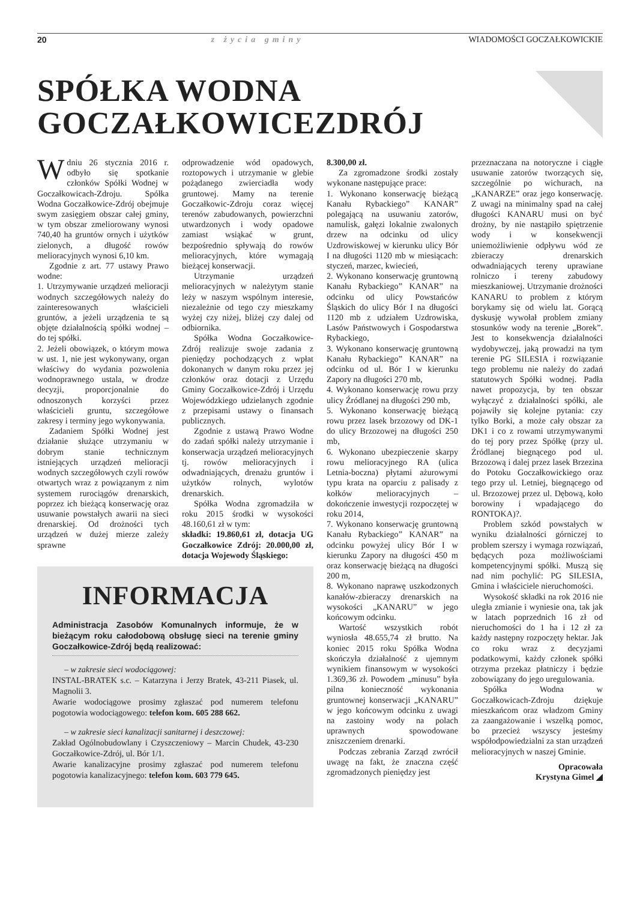20 z życia gminy WIADOMOŚCI GOCZAŁKOWICKIE
SPÓŁKA WODNA
GOCZAŁKOWICEZDRÓJ
Wdniu 26 stycznia 2016 r. odbyło się spotkanie członków Spółki Wodnej w Goczałkowicach-Zdroju. Spółka Wodna Goczałkowice-Zdrój obejmuje swym zasięgiem obszar całej gminy, w tym obszar zmeliorowany wynosi 740,40 ha gruntów ornych i użytków zielonych, a długość rowów melioracyjnych wynosi 6,10 km.
Zgodnie z art. 77 ustawy Prawo wodne:
1. Utrzymywanie urządzeń melioracji wodnych szczegółowych należy do zainteresowanych właścicieli gruntów, a jeżeli urządzenia te są objęte działalnością spółki wodnej – do tej spółki.
2. Jeżeli obowiązek, o którym mowa w ust. 1, nie jest wykonywany, organ właściwy do wydania pozwolenia wodnoprawnego ustala, w drodze decyzji, proporcjonalnie do odnoszonych korzyści przez właścicieli gruntu, szczegółowe zakresy i terminy jego wykonywania.
Zadaniem Spółki Wodnej jest działanie służące utrzymaniu w dobrym stanie technicznym istniejących urządzeń melioracji wodnych szczegółowych czyli rowów otwartych wraz z powiązanym z nim systemem rurociągów drenarskich, poprzez ich bieżącą konserwację oraz usuwanie powstałych awarii na sieci drenarskiej. Od drożności tych urządzeń w dużej mierze zależy sprawne
odprowadzenie wód opadowych, roztopowych i utrzymanie w glebie pożądanego zwierciadła wody gruntowej. Mamy na terenie Goczałkowic-Zdroju coraz więcej terenów zabudowanych, powierzchni utwardzonych i wody opadowe zamiast wsiąkać w grunt, bezpośrednio spływają do rowów melioracyjnych, które wymagają bieżącej konserwacji.
Utrzymanie urządzeń melioracyjnych w należytym stanie leży w naszym wspólnym interesie, niezależnie od tego czy mieszkamy wyżej czy niżej, bliżej czy dalej od odbiornika.
Spółka Wodna Goczałkowice-Zdrój realizuje swoje zadania z pieniędzy pochodzących z wpłat dokonanych w danym roku przez jej członków oraz dotacji z Urzędu Gminy Goczałkowice-Zdrój i Urzędu Wojewódzkiego udzielanych zgodnie z przepisami ustawy o finansach publicznych.
Zgodnie z ustawą Prawo Wodne do zadań spółki należy utrzymanie i konserwacja urządzeń melioracyjnych tj. rowów melioracyjnych i odwadniających, drenażu gruntów i użytków rolnych, wylotów drenarskich.
Spółka Wodna zgromadziła w roku 2015 środki w wysokości 48.160,61 zł w tym:
składki: 19.860,61 zł, dotacja UG Goczałkowice Zdrój: 20.000,00 zł, dotacja Wojewody Śląskiego:
8.300,00 zł.
Za zgromadzone środki zostały wykonane następujące prace:
1. Wykonano konserwację bieżącą Kanału Rybackiego” KANAR” polegającą na usuwaniu zatorów, namulisk, gałęzi lokalnie zwalonych drzew na odcinku od ulicy Uzdrowiskowej w kierunku ulicy Bór I na długości 1120 mb w miesiącach: styczeń, marzec, kwiecień,
2. Wykonano konserwację gruntowną Kanału Rybackiego” KANAR” na odcinku od ulicy Powstańców Śląskich do ulicy Bór I na długości 1120 mb z udziałem Uzdrowiska, Lasów Państwowych i Gospodarstwa Rybackiego,
3. Wykonano konserwację gruntowną Kanału Rybackiego” KANAR” na odcinku od ul. Bór I w kierunku Zapory na długości 270 mb,
4. Wykonano konserwację rowu przy ulicy Źródlanej na długości 290 mb,
5. Wykonano konserwację bieżącą rowu przez lasek brzozowy od DK-1 do ulicy Brzozowej na długości 250 mb,
6. Wykonano ubezpieczenie skarpy rowu melioracyjnego RA (ulica Letnia-boczna) płytami ażurowymi typu krata na oparciu z palisady z kołków melioracyjnych – dokończenie inwestycji rozpoczętej w roku 2014,
7. Wykonano konserwację gruntowną Kanału Rybackiego” KANAR” na odcinku powyżej ulicy Bór I w kierunku Zapory na długości 450 m oraz konserwację bieżącą na długości 200 m,
8. Wykonano naprawę uszkodzonych kanałów-zbieraczy drenarskich na wysokości „KANARU” w jego końcowym odcinku.
Wartość wszystkich robót wyniosła 48.655,74 zł brutto. Na koniec 2015 roku Spółka Wodna skończyła działalność z ujemnym wynikiem finansowym w wysokości 1.369,36 zł. Powodem „minusu” była pilna konieczność wykonania gruntownej konserwacji „KANARU” w jego końcowym odcinku z uwagi na zastoiny wody na polach uprawnych spowodowane zniszczeniem drenarki.
Podczas zebrania Zarząd zwrócił uwagę na fakt, że znaczna część zgromadzonych pieniędzy jest
przeznaczana na notoryczne i ciągłe usuwanie zatorów tworzących się, szczególnie po wichurach, na „KANARZE” oraz jego konserwację. Z uwagi na minimalny spad na całej długości KANARU musi on być drożny, by nie nastąpiło spiętrzenie wody i w konsekwencji uniemożliwienie odpływu wód ze zbieraczy drenarskich odwadniających tereny uprawiane rolniczo i tereny zabudowy mieszkaniowej. Utrzymanie drożności KANARU to problem z którym borykamy się od wielu lat. Gorącą dyskusję wywołał problem zmiany stosunków wody na terenie „Borek”. Jest to konsekwencja działalności wydobywczej, jaką prowadzi na tym terenie PG SILESIA i rozwiązanie tego problemu nie należy do zadań statutowych Spółki wodnej. Padła nawet propozycja, by ten obszar wyłączyć z działalności spółki, ale pojawiły się kolejne pytania: czy tylko Borki, a może cały obszar za DK1 i co z rowami utrzymywanymi do tej pory przez Spółkę (przy ul. Źródlanej biegnącego pod ul. Brzozową i dalej przez lasek Brzezina do Potoku Goczałkowickiego oraz tego przy ul. Letniej, biegnącego od ul. Brzozowej przez ul. Dębową, koło borowiny i wpadającego do RONTOKA)?.
Problem szkód powstałych w wyniku działalności górniczej to problem szerszy i wymaga rozwiązań, będących poza możliwościami kompetencyjnymi spółki. Muszą się nad nim pochylić: PG SILESIA, Gmina i właściciele nieruchomości.
Wysokość składki na rok 2016 nie uległa zmianie i wyniesie ona, tak jak w latach poprzednich 16 zł od nieruchomości do 1 ha i 12 zł za każdy następny rozpoczęty hektar. Jak co roku wraz z decyzjami podatkowymi, każdy członek spółki otrzyma przekaz płatniczy i będzie zobowiązany do jego uregulowania.
Spółka Wodna w Goczałkowicach-Zdroju dziękuje mieszkańcom oraz władzom Gminy za zaangażowanie i wszelką pomoc, bo przecież wszyscy jesteśmy współodpowiedzialni za stan urządzeń melioracyjnych w naszej Gminie.
Opracowała
Krystyna Gimel ◢
INFORMACJA
Administracja Zasobów Komunalnych informuje, że w bieżącym roku całodobową obsługę sieci na terenie gminy Goczałkowice-Zdrój będą realizować:
– w zakresie sieci wodociągowej:
INSTAL-BRATEK s.c. – Katarzyna i Jerzy Bratek, 43-211 Piasek, ul. Magnolii 3.
Awarie wodociągowe prosimy zgłaszać pod numerem telefonu pogotowia wodociągowego: telefon kom. 605 288 662.
– w zakresie sieci kanalizacji sanitarnej i deszczowej:
Zakład Ogólnobudowlany i Czyszczeniowy – Marcin Chudek, 43-230 Goczałkowice-Zdrój, ul. Bór 1/1.
Awarie kanalizacyjne prosimy zgłaszać pod numerem telefonu pogotowia kanalizacyjnego: telefon kom. 603 779 645.